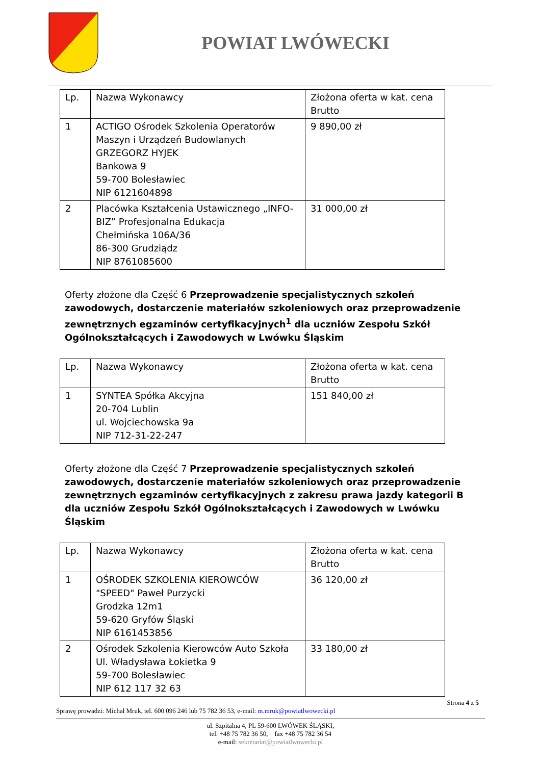POWIAT LWÓWECKI
| Lp. | Nazwa Wykonawcy | Złożona oferta w kat. cena Brutto |
| 1 | ACTIGO Ośrodek Szkolenia Operatorów Maszyn i Urządzeń Budowlanych GRZEGORZ HYJEK Bankowa 9 59-700 Bolesławiec NIP 6121604898 | 9 890,00 zł |
| 2 | Placówka Kształcenia Ustawicznego „INFO-BIZ” Profesjonalna Edukacja Chełmińska 106A/36 86-300 Grudziądz NIP 8761085600 | 31 000,00 zł |
Oferty złożone dla Część 6 Przeprowadzenie specjalistycznych szkoleń zawodowych, dostarczenie materiałów szkoleniowych oraz przeprowadzenie zewnętrznych egzaminów certyfikacyjnych<sup>1</sup> dla uczniów Zespołu Szkół Ogólnokształcących i Zawodowych w Lwówku Śląskim
| Lp. | Nazwa Wykonawcy | Złożona oferta w kat. cena Brutto |
| 1 | SYNTEA Spółka Akcyjna 20-704 Lublin ul. Wojciechowska 9a NIP 712-31-22-247 | 151 840,00 zł |
Oferty złożone dla Część 7 Przeprowadzenie specjalistycznych szkoleń zawodowych, dostarczenie materiałów szkoleniowych oraz przeprowadzenie zewnętrznych egzaminów certyfikacyjnych z zakresu prawa jazdy kategorii B dla uczniów Zespołu Szkół Ogólnokształcących i Zawodowych w Lwówku Śląskim
| Lp. | Nazwa Wykonawcy | Złożona oferta w kat. cena Brutto |
| 1 | OŚRODEK SZKOLENIA KIEROWCÓW "SPEED" Paweł Purzycki Grodzka 12m1 59-620 Gryfów Śląski NIP 6161453856 | 36 120,00 zł |
| 2 | Ośrodek Szkolenia Kierowców Auto Szkoła Ul. Władysława Łokietka 9 59-700 Bolesławiec NIP 612 117 32 63 | 33 180,00 zł |
Strona 4 z 5
Sprawę prowadzi: Michał Mruk, tel. 600 096 246 lub 75 782 36 53, e-mail: m.mruk@powiatlwowecki.pl
ul. Szpitalna 4, PL 59-600 LWÓWEK ŚLĄSKI,
tel. +48 75 782 36 50, fax +48 75 782 36 54
e-mail: sekretariat@powiatlwowecki.pl